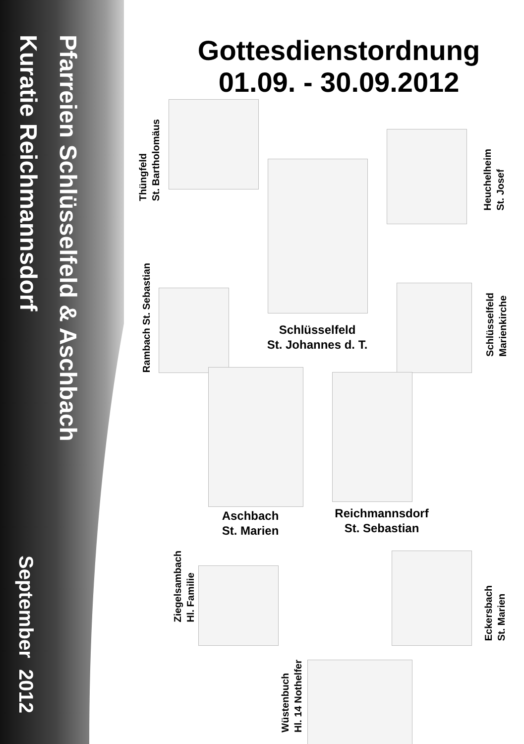Pfarreien Schlüsselfeld & Aschbach
Kuratie Reichmannsdorf
September 2012
Gottesdienstordnung
01.09. - 30.09.2012
Thüngfeld
St. Bartholomäus
Heuchelheim
St. Josef
Schlüsselfeld
St. Johannes d. T.
Rambach St. Sebastian
Schlüsselfeld
Marienkirche
Aschbach
St. Marien
Reichmannsdorf
St. Sebastian
Ziegelsambach
Hl. Familie
Eckersbach
St. Marien
Wüstenbuch
Hl. 14 Nothelfer